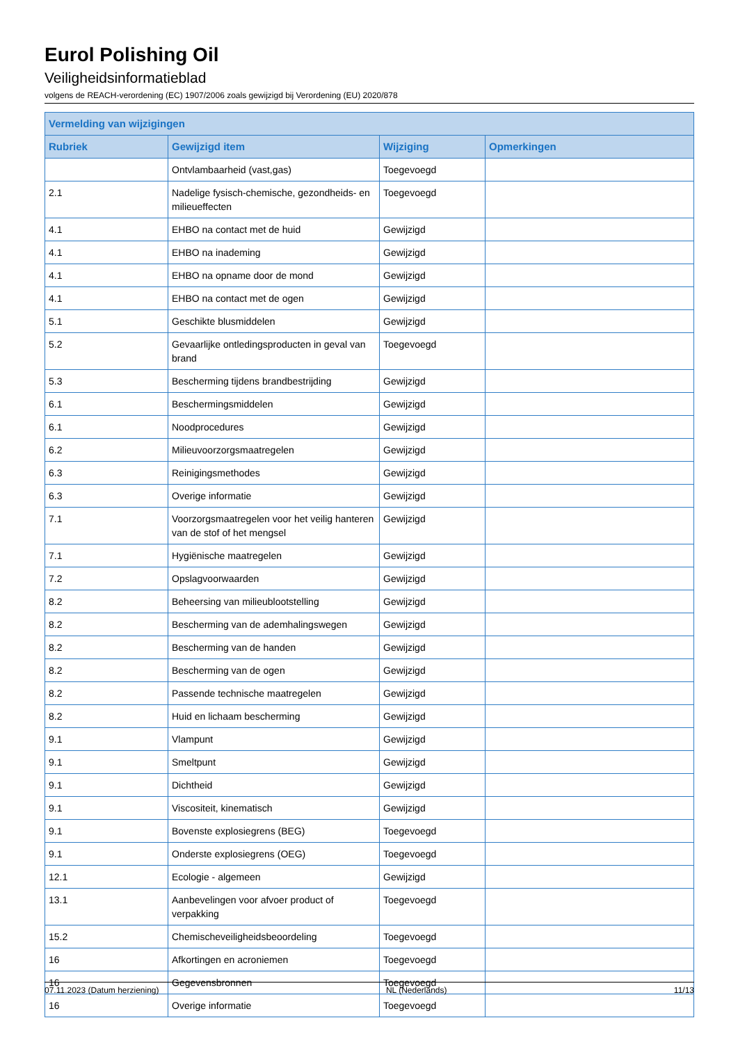Eurol Polishing Oil
Veiligheidsinformatieblad
volgens de REACH-verordening (EC) 1907/2006 zoals gewijzigd bij Verordening (EU) 2020/878
| Vermelding van wijzigingen | | | |
| --- | --- | --- | --- |
| Rubriek | Gewijzigd item | Wijziging | Opmerkingen |
| | Ontvlambaarheid (vast,gas) | Toegevoegd | |
| 2.1 | Nadelige fysisch-chemische, gezondheids- en milieueffecten | Toegevoegd | |
| 4.1 | EHBO na contact met de huid | Gewijzigd | |
| 4.1 | EHBO na inademing | Gewijzigd | |
| 4.1 | EHBO na opname door de mond | Gewijzigd | |
| 4.1 | EHBO na contact met de ogen | Gewijzigd | |
| 5.1 | Geschikte blusmiddelen | Gewijzigd | |
| 5.2 | Gevaarlijke ontledingsproducten in geval van brand | Toegevoegd | |
| 5.3 | Bescherming tijdens brandbestrijding | Gewijzigd | |
| 6.1 | Beschermingsmiddelen | Gewijzigd | |
| 6.1 | Noodprocedures | Gewijzigd | |
| 6.2 | Milieuvoorzorgsmaatregelen | Gewijzigd | |
| 6.3 | Reinigingsmethodes | Gewijzigd | |
| 6.3 | Overige informatie | Gewijzigd | |
| 7.1 | Voorzorgsmaatregelen voor het veilig hanteren van de stof of het mengsel | Gewijzigd | |
| 7.1 | Hygiënische maatregelen | Gewijzigd | |
| 7.2 | Opslagvoorwaarden | Gewijzigd | |
| 8.2 | Beheersing van milieublootstelling | Gewijzigd | |
| 8.2 | Bescherming van de ademhalingswegen | Gewijzigd | |
| 8.2 | Bescherming van de handen | Gewijzigd | |
| 8.2 | Bescherming van de ogen | Gewijzigd | |
| 8.2 | Passende technische maatregelen | Gewijzigd | |
| 8.2 | Huid en lichaam bescherming | Gewijzigd | |
| 9.1 | Vlampunt | Gewijzigd | |
| 9.1 | Smeltpunt | Gewijzigd | |
| 9.1 | Dichtheid | Gewijzigd | |
| 9.1 | Viscositeit, kinematisch | Gewijzigd | |
| 9.1 | Bovenste explosiegrens (BEG) | Toegevoegd | |
| 9.1 | Onderste explosiegrens (OEG) | Toegevoegd | |
| 12.1 | Ecologie - algemeen | Gewijzigd | |
| 13.1 | Aanbevelingen voor afvoer product of verpakking | Toegevoegd | |
| 15.2 | Chemischeveiligheidsbeoordeling | Toegevoegd | |
| 16 | Afkortingen en acroniemen | Toegevoegd | |
| 16 | Gegevensbronnen | Toegevoegd | |
| 16 | Overige informatie | Toegevoegd | |
07.11.2023 (Datum herziening) NL (Nederlands) 11/13